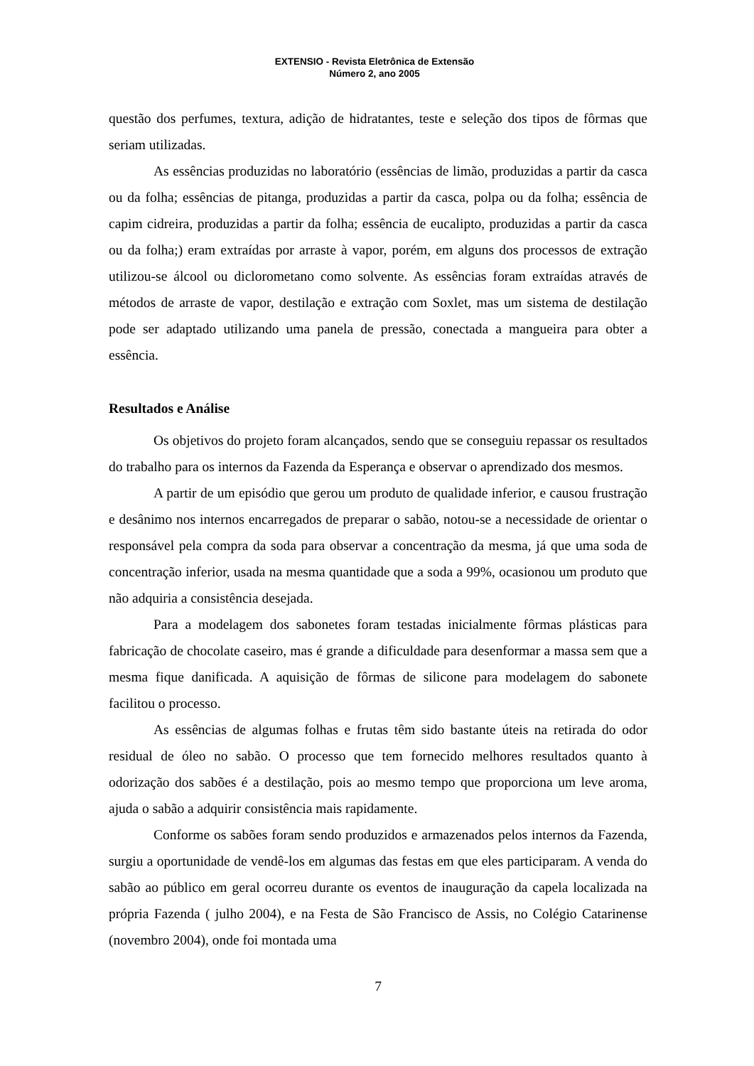EXTENSIO - Revista Eletrônica de Extensão
Número 2, ano 2005
questão dos perfumes, textura, adição de hidratantes, teste e seleção dos tipos de fôrmas que seriam utilizadas.
As essências produzidas no laboratório (essências de limão, produzidas a partir da casca ou da folha; essências de pitanga, produzidas a partir da casca, polpa ou da folha; essência de capim cidreira, produzidas a partir da folha; essência de eucalipto, produzidas a partir da casca ou da folha;) eram extraídas por arraste à vapor, porém, em alguns dos processos de extração utilizou-se álcool ou diclorometano como solvente. As essências foram extraídas através de métodos de arraste de vapor, destilação e extração com Soxlet, mas um sistema de destilação pode ser adaptado utilizando uma panela de pressão, conectada a mangueira para obter a essência.
Resultados e Análise
Os objetivos do projeto foram alcançados, sendo que se conseguiu repassar os resultados do trabalho para os internos da Fazenda da Esperança e observar o aprendizado dos mesmos.
A partir de um episódio que gerou um produto de qualidade inferior, e causou frustração e desânimo nos internos encarregados de preparar o sabão, notou-se a necessidade de orientar o responsável pela compra da soda para observar a concentração da mesma, já que uma soda de concentração inferior, usada na mesma quantidade que a soda a 99%, ocasionou um produto que não adquiria a consistência desejada.
Para a modelagem dos sabonetes foram testadas inicialmente fôrmas plásticas para fabricação de chocolate caseiro, mas é grande a dificuldade para desenformar a massa sem que a mesma fique danificada. A aquisição de fôrmas de silicone para modelagem do sabonete facilitou o processo.
As essências de algumas folhas e frutas têm sido bastante úteis na retirada do odor residual de óleo no sabão. O processo que tem fornecido melhores resultados quanto à odorização dos sabões é a destilação, pois ao mesmo tempo que proporciona um leve aroma, ajuda o sabão a adquirir consistência mais rapidamente.
Conforme os sabões foram sendo produzidos e armazenados pelos internos da Fazenda, surgiu a oportunidade de vendê-los em algumas das festas em que eles participaram. A venda do sabão ao público em geral ocorreu durante os eventos de inauguração da capela localizada na própria Fazenda ( julho 2004), e na Festa de São Francisco de Assis, no Colégio Catarinense (novembro 2004), onde foi montada uma
7